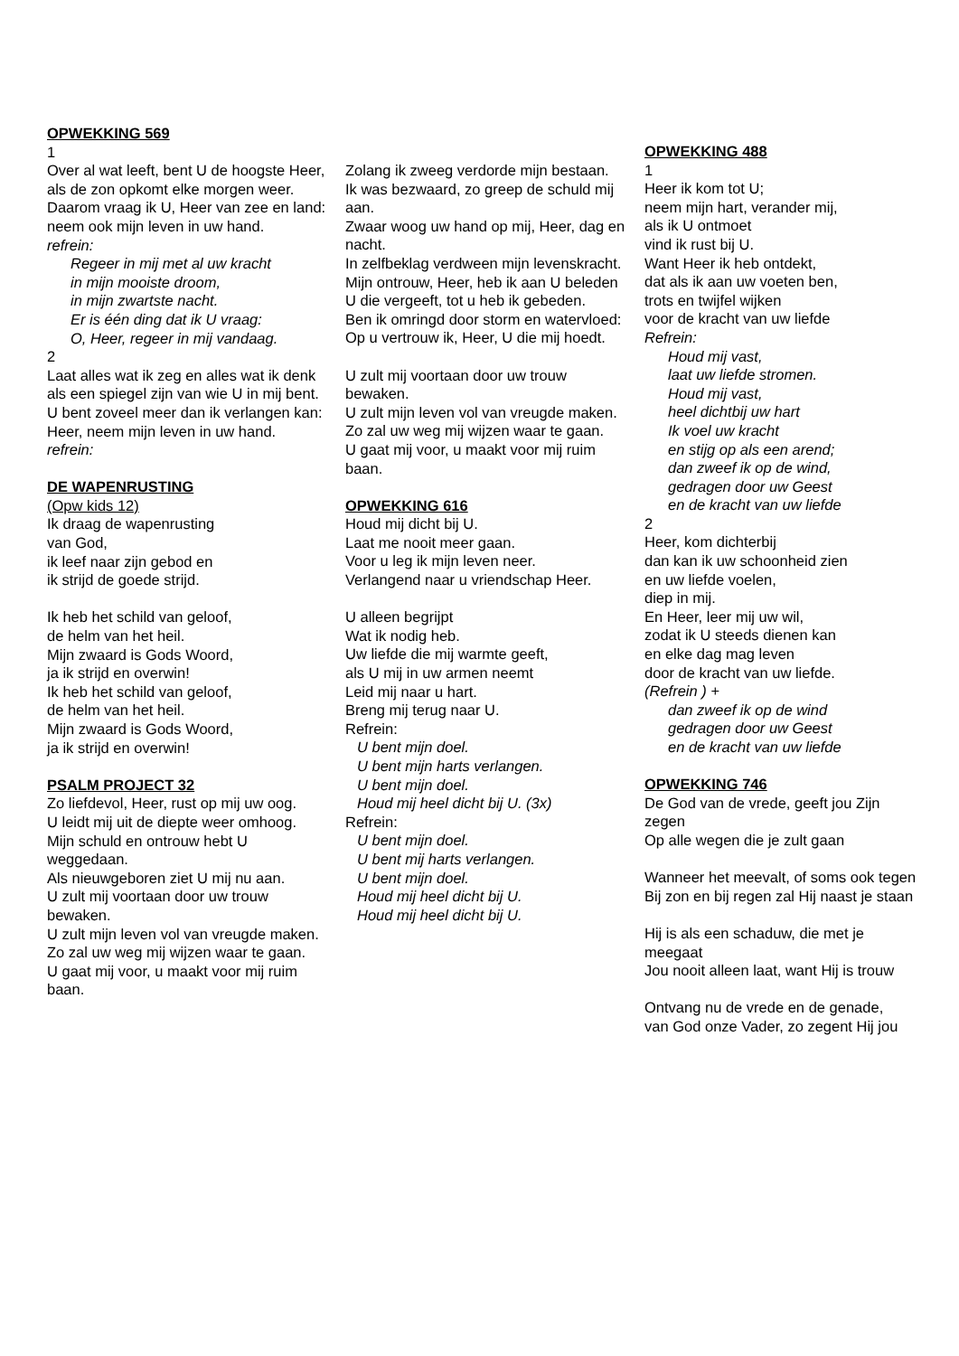OPWEKKING 569
1
Over al wat leeft, bent U de hoogste Heer,
als de zon opkomt elke morgen weer.
Daarom vraag ik U, Heer van zee en land:
neem ook mijn leven in uw hand.
refrein:
Regeer in mij met al uw kracht
in mijn mooiste droom,
in mijn zwartste nacht.
Er is één ding dat ik U vraag:
O, Heer, regeer in mij vandaag.
2
Laat alles wat ik zeg en alles wat ik denk
als een spiegel zijn van wie U in mij bent.
U bent zoveel meer dan ik verlangen kan:
Heer, neem mijn leven in uw hand.
refrein:
DE WAPENRUSTING
(Opw kids 12)
Ik draag de wapenrusting
van God,
ik leef naar zijn gebod en
ik strijd de goede strijd.
Ik heb het schild van geloof,
de helm van het heil.
Mijn zwaard is Gods Woord,
ja ik strijd en overwin!
Ik heb het schild van geloof,
de helm van het heil.
Mijn zwaard is Gods Woord,
ja ik strijd en overwin!
PSALM PROJECT 32
Zo liefdevol, Heer, rust op mij uw oog.
U leidt mij uit de diepte weer omhoog.
Mijn schuld en ontrouw hebt U weggedaan.
Als nieuwgeboren ziet U mij nu aan.
U zult mij voortaan door uw trouw bewaken.
U zult mijn leven vol van vreugde maken.
Zo zal uw weg mij wijzen waar te gaan.
U gaat mij voor, u maakt voor mij ruim baan.
Zolang ik zweeg verdorde mijn bestaan.
Ik was bezwaard, zo greep de schuld mij aan.
Zwaar woog uw hand op mij, Heer, dag en nacht.
In zelfbeklag verdween mijn levenskracht.
Mijn ontrouw, Heer, heb ik aan U beleden
U die vergeeft, tot u heb ik gebeden.
Ben ik omringd door storm en watervloed:
Op u vertrouw ik, Heer, U die mij hoedt.
U zult mij voortaan door uw trouw bewaken.
U zult mijn leven vol van vreugde maken.
Zo zal uw weg mij wijzen waar te gaan.
U gaat mij voor, u maakt voor mij ruim baan.
OPWEKKING 616
Houd mij dicht bij U.
Laat me nooit meer gaan.
Voor u leg ik mijn leven neer.
Verlangend naar u vriendschap Heer.
U alleen begrijpt
Wat ik nodig heb.
Uw liefde die mij warmte geeft,
als U mij in uw armen neemt
Leid mij naar u hart.
Breng mij terug naar U.
Refrein:
U bent mijn doel.
U bent mijn harts verlangen.
U bent mijn doel.
Houd mij heel dicht bij U. (3x)
Refrein:
U bent mijn doel.
U bent mij harts verlangen.
U bent mijn doel.
Houd mij heel dicht bij U.
Houd mij heel dicht bij U.
OPWEKKING 488
1
Heer ik kom tot U;
neem mijn hart, verander mij,
als ik U ontmoet
vind ik rust bij U.
Want Heer ik heb ontdekt,
dat als ik aan uw voeten ben,
trots en twijfel wijken
voor de kracht van uw liefde
Refrein:
Houd mij vast,
laat uw liefde stromen.
Houd mij vast,
heel dichtbij uw hart
Ik voel uw kracht
en stijg op als een arend;
dan zweef ik op de wind,
gedragen door uw Geest
en de kracht van uw liefde
2
Heer, kom dichterbij
dan kan ik uw schoonheid zien
en uw liefde voelen,
diep in mij.
En Heer, leer mij uw wil,
zodat ik U steeds dienen kan
en elke dag mag leven
door de kracht van uw liefde.
(Refrein ) +
dan zweef ik op de wind
gedragen door uw Geest
en de kracht van uw liefde
OPWEKKING 746
De God van de vrede, geeft jou Zijn zegen
Op alle wegen die je zult gaan
Wanneer het meevalt, of soms ook tegen
Bij zon en bij regen zal Hij naast je staan
Hij is als een schaduw, die met je meegaat
Jou nooit alleen laat, want Hij is trouw
Ontvang nu de vrede en de genade,
van God onze Vader, zo zegent Hij jou